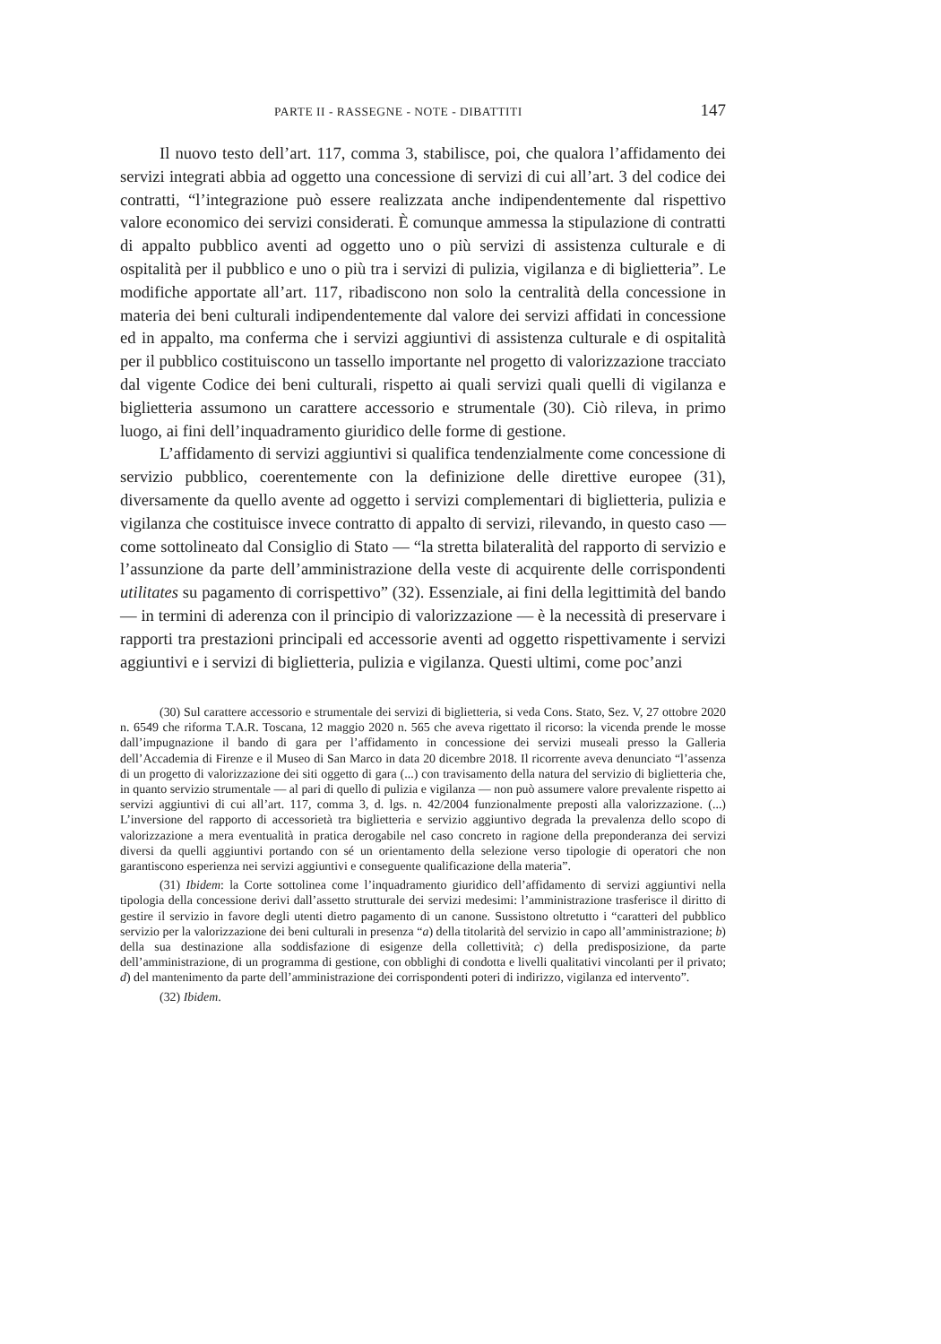PARTE II - RASSEGNE - NOTE - DIBATTITI 147
Il nuovo testo dell’art. 117, comma 3, stabilisce, poi, che qualora l’affidamento dei servizi integrati abbia ad oggetto una concessione di servizi di cui all’art. 3 del codice dei contratti, “l’integrazione può essere realizzata anche indipendentemente dal rispettivo valore economico dei servizi considerati. È comunque ammessa la stipulazione di contratti di appalto pubblico aventi ad oggetto uno o più servizi di assistenza culturale e di ospitalità per il pubblico e uno o più tra i servizi di pulizia, vigilanza e di biglietteria”. Le modifiche apportate all’art. 117, ribadiscono non solo la centralità della concessione in materia dei beni culturali indipendentemente dal valore dei servizi affidati in concessione ed in appalto, ma conferma che i servizi aggiuntivi di assistenza culturale e di ospitalità per il pubblico costituiscono un tassello importante nel progetto di valorizzazione tracciato dal vigente Codice dei beni culturali, rispetto ai quali servizi quali quelli di vigilanza e biglietteria assumono un carattere accessorio e strumentale (30). Ciò rileva, in primo luogo, ai fini dell’inquadramento giuridico delle forme di gestione.
L’affidamento di servizi aggiuntivi si qualifica tendenzialmente come concessione di servizio pubblico, coerentemente con la definizione delle direttive europee (31), diversamente da quello avente ad oggetto i servizi complementari di biglietteria, pulizia e vigilanza che costituisce invece contratto di appalto di servizi, rilevando, in questo caso — come sottolineato dal Consiglio di Stato — “la stretta bilateralità del rapporto di servizio e l’assunzione da parte dell’amministrazione della veste di acquirente delle corrispondenti utilitates su pagamento di corrispettivo” (32). Essenziale, ai fini della legittimità del bando — in termini di aderenza con il principio di valorizzazione — è la necessità di preservare i rapporti tra prestazioni principali ed accessorie aventi ad oggetto rispettivamente i servizi aggiuntivi e i servizi di biglietteria, pulizia e vigilanza. Questi ultimi, come poc’anzi
(30) Sul carattere accessorio e strumentale dei servizi di biglietteria, si veda Cons. Stato, Sez. V, 27 ottobre 2020 n. 6549 che riforma T.A.R. Toscana, 12 maggio 2020 n. 565 che aveva rigettato il ricorso: la vicenda prende le mosse dall’impugnazione il bando di gara per l’affidamento in concessione dei servizi museali presso la Galleria dell’Accademia di Firenze e il Museo di San Marco in data 20 dicembre 2018. Il ricorrente aveva denunciato “l’assenza di un progetto di valorizzazione dei siti oggetto di gara (...) con travisamento della natura del servizio di biglietteria che, in quanto servizio strumentale — al pari di quello di pulizia e vigilanza — non può assumere valore prevalente rispetto ai servizi aggiuntivi di cui all’art. 117, comma 3, d. lgs. n. 42/2004 funzionalmente preposti alla valorizzazione. (...) L’inversione del rapporto di accessorietà tra biglietteria e servizio aggiuntivo degrada la prevalenza dello scopo di valorizzazione a mera eventualità in pratica derogabile nel caso concreto in ragione della preponderanza dei servizi diversi da quelli aggiuntivi portando con sé un orientamento della selezione verso tipologie di operatori che non garantiscono esperienza nei servizi aggiuntivi e conseguente qualificazione della materia”.
(31) Ibidem: la Corte sottolinea come l’inquadramento giuridico dell’affidamento di servizi aggiuntivi nella tipologia della concessione derivi dall’assetto strutturale dei servizi medesimi: l’amministrazione trasferisce il diritto di gestire il servizio in favore degli utenti dietro pagamento di un canone. Sussistono oltretutto i “caratteri del pubblico servizio per la valorizzazione dei beni culturali in presenza “a) della titolarità del servizio in capo all’amministrazione; b) della sua destinazione alla soddisfazione di esigenze della collettività; c) della predisposizione, da parte dell’amministrazione, di un programma di gestione, con obblighi di condotta e livelli qualitativi vincolanti per il privato; d) del mantenimento da parte dell’amministrazione dei corrispondenti poteri di indirizzo, vigilanza ed intervento”.
(32) Ibidem.